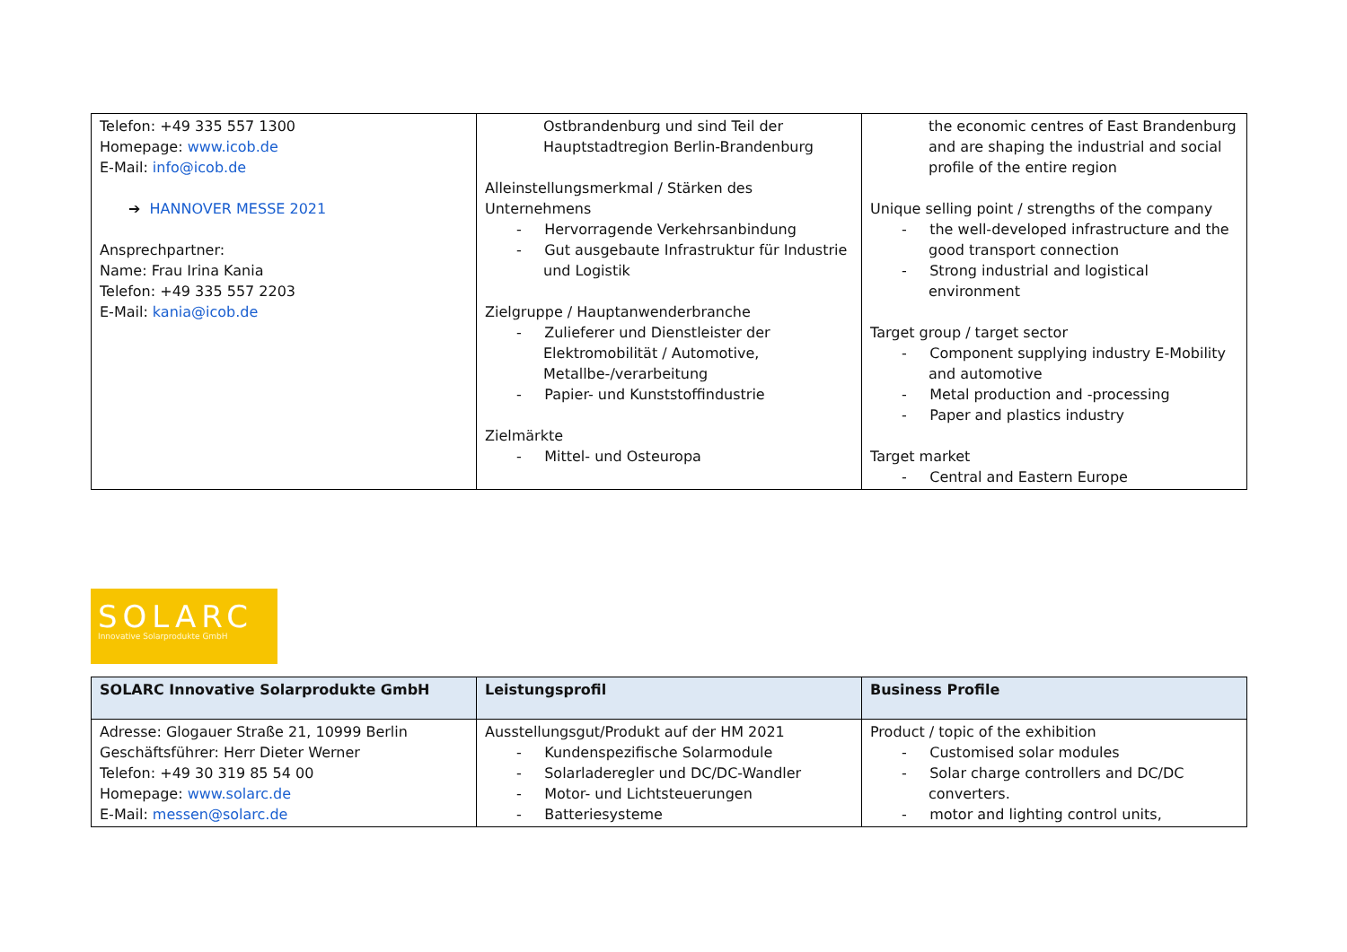| Telefon: +49 335 557 1300 Homepage: www.icob.de E-Mail: info@icob.de ➔ HANNOVER MESSE 2021 Ansprechpartner: Name: Frau Irina Kania Telefon: +49 335 557 2203 E-Mail: kania@icob.de | Ostbrandenburg und sind Teil der Hauptstadtregion Berlin-Brandenburg Alleinstellungsmerkmal / Stärken des Unternehmens - Hervorragende Verkehrsanbindung - Gut ausgebaute Infrastruktur für Industrie und Logistik Zielgruppe / Hauptanwenderbranche - Zulieferer und Dienstleister der Elektromobilität / Automotive, Metallbe-/verarbeitung - Papier- und Kunststoffindustrie Zielmärkte - Mittel- und Osteuropa | the economic centres of East Brandenburg and are shaping the industrial and social profile of the entire region Unique selling point / strengths of the company - the well-developed infrastructure and the good transport connection - Strong industrial and logistical environment Target group / target sector - Component supplying industry E-Mobility and automotive - Metal production and -processing - Paper and plastics industry Target market - Central and Eastern Europe |
SOLARC
Innovative Solarprodukte GmbH
| SOLARC Innovative Solarprodukte GmbH | Leistungsprofil | Business Profile |
| Adresse: Glogauer Straße 21, 10999 Berlin Geschäftsführer: Herr Dieter Werner Telefon: +49 30 319 85 54 00 Homepage: www.solarc.de E-Mail: messen@solarc.de | Ausstellungsgut/Produkt auf der HM 2021 - Kundenspezifische Solarmodule - Solarladeregler und DC/DC-Wandler - Motor- und Lichtsteuerungen - Batteriesysteme | Product / topic of the exhibition - Customised solar modules - Solar charge controllers and DC/DC converters. - motor and lighting control units, |